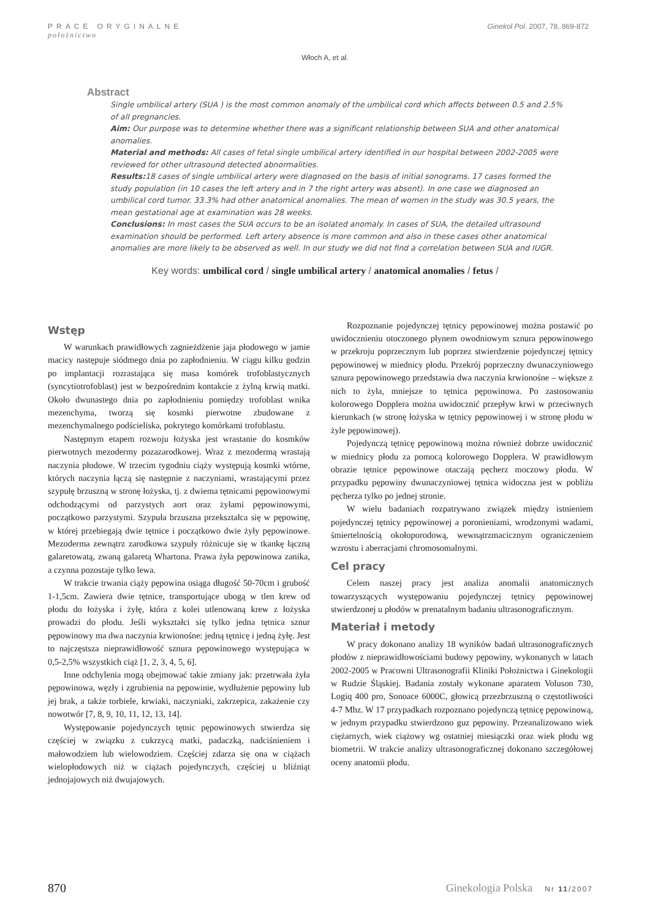PRACE ORYGINALNE
położnictwo
Ginekol Pol. 2007, 78, 869-872
Włoch A, et al.
Abstract
Single umbilical artery (SUA ) is the most common anomaly of the umbilical cord which affects between 0.5 and 2.5% of all pregnancies.
Aim: Our purpose was to determine whether there was a significant relationship between SUA and other anatomical anomalies.
Material and methods: All cases of fetal single umbilical artery identified in our hospital between 2002-2005 were reviewed for other ultrasound detected abnormalities.
Results: 18 cases of single umbilical artery were diagnosed on the basis of initial sonograms. 17 cases formed the study population (in 10 cases the left artery and in 7 the right artery was absent). In one case we diagnosed an umbilical cord tumor. 33.3% had other anatomical anomalies. The mean of women in the study was 30.5 years, the mean gestational age at examination was 28 weeks.
Conclusions: In most cases the SUA occurs to be an isolated anomaly. In cases of SUA, the detailed ultrasound examination should be performed. Left artery absence is more common and also in these cases other anatomical anomalies are more likely to be observed as well. In our study we did not find a correlation between SUA and IUGR.
Key words: umbilical cord / single umbilical artery / anatomical anomalies / fetus /
Wstęp
W warunkach prawidłowych zagnieżdżenie jaja płodowego w jamie macicy następuje siódmego dnia po zapłodnieniu. W ciągu kilku godzin po implantacji rozrastająca się masa komórek trofoblastycznych (syncytiotrofoblast) jest w bezpośrednim kontakcie z żylną krwią matki. Około dwunastego dnia po zapłodnieniu pomiędzy trofoblast wnika mezenchyma, tworzą się kosmki pierwotne zbudowane z mezenchymalnego podścieliska, pokrytego komórkami trofoblastu.
Następnym etapem rozwoju łożyska jest wrastanie do kosmków pierwotnych mezodermy pozazarodkowej. Wraz z mezodermą wrastają naczynia płodowe. W trzecim tygodniu ciąży występują kosmki wtórne, których naczynia łączą się następnie z naczyniami, wrastającymi przez szypułę brzuszną w stronę łożyska, tj. z dwiema tętnicami pępowinowymi odchodzącymi od parzystych aort oraz żyłami pępowinowymi, początkowo parzystymi. Szypuła brzuszna przekształca się w pępowinę, w której przebiegają dwie tętnice i początkowo dwie żyły pępowinowe. Mezoderma zewnątrz zarodkowa szypuły różnicuje się w tkankę łączną galaretowatą, zwaną galaretą Whartona. Prawa żyła pępowinowa zanika, a czynna pozostaje tylko lewa.
W trakcie trwania ciąży pępowina osiąga długość 50-70cm i grubość 1-1,5cm. Zawiera dwie tętnice, transportujące ubogą w tlen krew od płodu do łożyska i żyłę, która z kolei utlenowaną krew z łożyska prowadzi do płodu. Jeśli wykształci się tylko jedna tętnica sznur pępowinowy ma dwa naczynia krwionośne: jedną tętnicę i jedną żyłę. Jest to najczęstsza nieprawidłowość sznura pępowinowego występująca w 0,5-2,5% wszystkich ciąż [1, 2, 3, 4, 5, 6].
Inne odchylenia mogą obejmować takie zmiany jak: przetrwała żyła pępowinowa, węzły i zgrubienia na pępowinie, wydłużenie pępowiny lub jej brak, a także torbiele, krwiaki, naczyniaki, zakrzepica, zakażenie czy nowotwór [7, 8, 9, 10, 11, 12, 13, 14].
Występowanie pojedynczych tętnic pępowinowych stwierdza się częściej w związku z cukrzycą matki, padaczką, nadciśnieniem i małowodziem lub wielowodziem. Częściej zdarza się ona w ciążach wielopłodowych niż w ciążach pojedynczych, częściej u bliźniąt jednojajowych niż dwujajowych.
Rozpoznanie pojedynczej tętnicy pępowinowej można postawić po uwidocznieniu otoczonego płynem owodniowym sznura pępowinowego w przekroju poprzecznym lub poprzez stwierdzenie pojedynczej tętnicy pępowinowej w miednicy płodu. Przekrój poprzeczny dwunaczyniowego sznura pępowinowego przedstawia dwa naczynia krwionośne – większe z nich to żyła, mniejsze to tętnica pępowinowa. Po zastosowaniu kolorowego Dopplera można uwidocznić przepływ krwi w przeciwnych kierunkach (w stronę łożyska w tętnicy pępowinowej i w stronę płodu w żyle pępowinowej).
Pojedynczą tętnicę pępowinową można również dobrze uwidocznić w miednicy płodu za pomocą kolorowego Dopplera. W prawidłowym obrazie tętnice pępowinowe otaczają pęcherz moczowy płodu. W przypadku pępowiny dwunaczyniowej tętnica widoczna jest w pobliżu pęcherza tylko po jednej stronie.
W wielu badaniach rozpatrywano związek między istnieniem pojedynczej tętnicy pępowinowej a poronieniami, wrodzonymi wadami, śmiertelnością okołoporodową, wewnątrzmacicznym ograniczeniem wzrostu i aberracjami chromosomalnymi.
Cel pracy
Celem naszej pracy jest analiza anomalii anatomicznych towarzyszących występowaniu pojedynczej tętnicy pępowinowej stwierdzonej u płodów w prenatalnym badaniu ultrasonograficznym.
Materiał i metody
W pracy dokonano analizy 18 wyników badań ultrasonograficznych płodów z nieprawidłowościami budowy pępowiny, wykonanych w latach 2002-2005 w Pracowni Ultrasonografii Kliniki Położnictwa i Ginekologii w Rudzie Śląskiej. Badania zostały wykonane aparatem Voluson 730, Logiq 400 pro, Sonoace 6000C, głowicą przezbrzuszną o częstotliwości 4-7 Mhz. W 17 przypadkach rozpoznano pojedynczą tętnicę pępowinową, w jednym przypadku stwierdzono guz pępowiny. Przeanalizowano wiek ciężarnych, wiek ciążowy wg ostatniej miesiączki oraz wiek płodu wg biometrii. W trakcie analizy ultrasonograficznej dokonano szczegółowej oceny anatomii płodu.
870 Ginekologia Polska Nr 11/2007